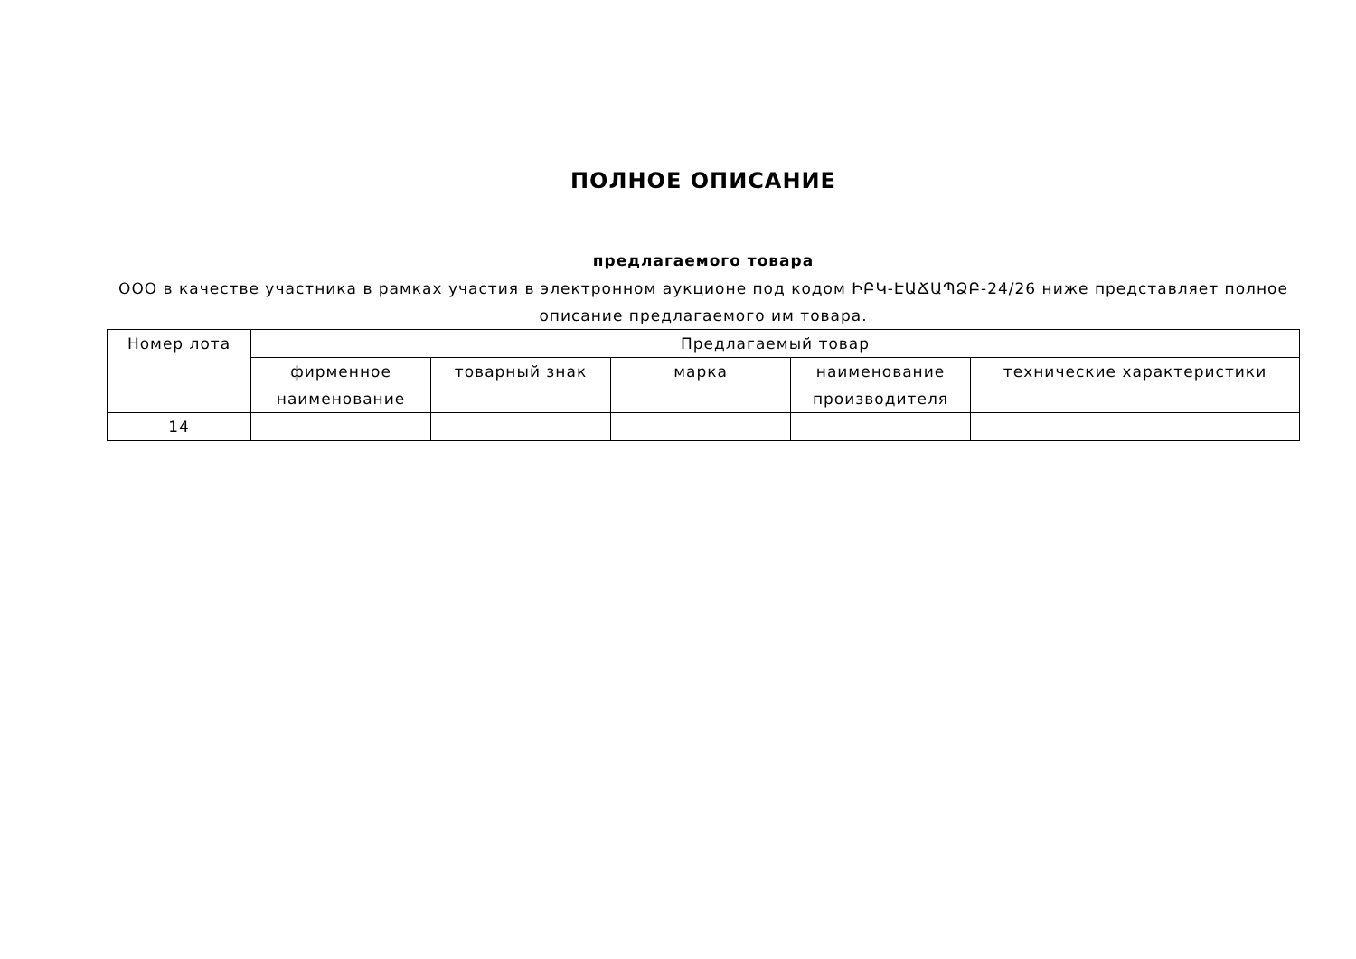ПОЛНОЕ ОПИСАНИЕ
предлагаемого товара
ООО в качестве участника в рамках участия в электронном аукционе под кодом ԻԲԿ-ԷԱՃԱՊՁԲ-24/26 ниже представляет полное описание предлагаемого им товара.
| Номер лота | Предлагаемый товар | | | | |
| --- | --- | --- | --- | --- | --- |
| | фирменное наименование | товарный знак | марка | наименование производителя | технические характеристики |
| 14 | | | | | |